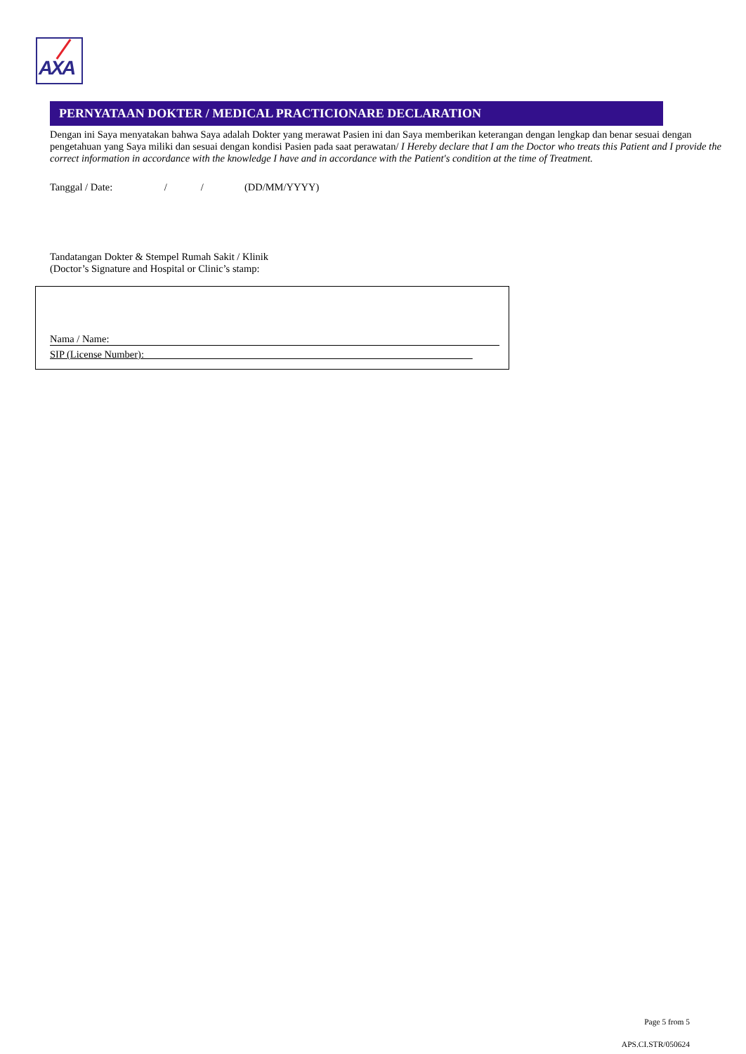AXA
PERNYATAAN DOKTER / MEDICAL PRACTICIONARE DECLARATION
Dengan ini Saya menyatakan bahwa Saya adalah Dokter yang merawat Pasien ini dan Saya memberikan keterangan dengan lengkap dan benar sesuai dengan pengetahuan yang Saya miliki dan sesuai dengan kondisi Pasien pada saat perawatan/ I Hereby declare that I am the Doctor who treats this Patient and I provide the correct information in accordance with the knowledge I have and in accordance with the Patient's condition at the time of Treatment.
Tanggal / Date: / / (DD/MM/YYYY)
Tandatangan Dokter & Stempel Rumah Sakit / Klinik
(Doctor’s Signature and Hospital or Clinic’s stamp:
Nama / Name:
SIP (License Number): ________________________________________________________________
Page 5 from 5
APS.CI.STR/050624